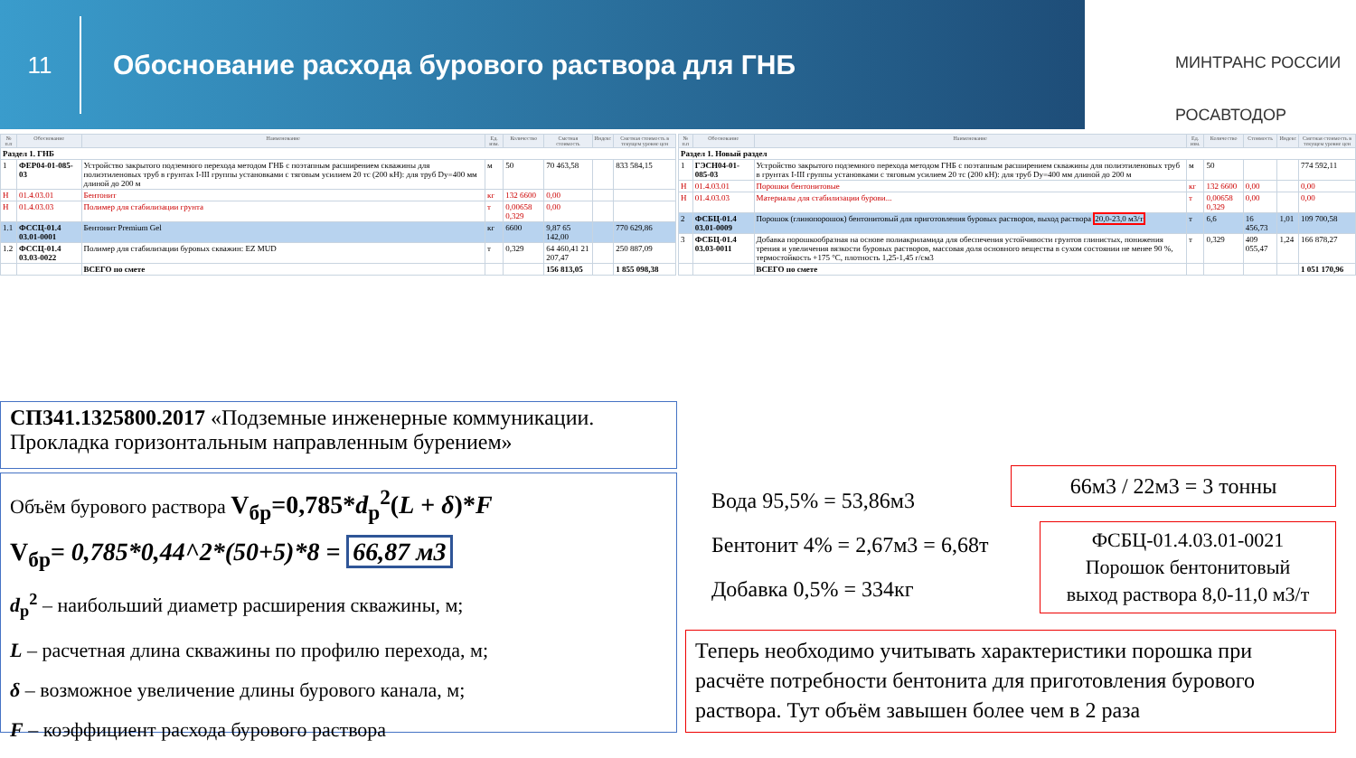11
Обоснование расхода бурового раствора для ГНБ
МИНТРАНС РОССИИ
РОСАВТОДОР
| № п.п | Обоснование | Наименование | Ед. изм. | Количество | Сметная стоимость | Индекс | Сметная стоимость в текущем уровне цен |
| --- | --- | --- | --- | --- | --- | --- | --- |
| Раздел 1. ГНБ | | | | | | | |
| 1 | ФЕР04-01-085-03 | Устройство закрытого подземного перехода методом ГНБ с поэтапным расширением скважины для полиэтиленовых труб в грунтах I-III группы установками с тяговым усилием 20 тс (200 кН): для труб Dy=400 мм длиной до 200 м | м | 50 | 70 463,58 | | 833 584,15 |
| Н | 01.4.03.01 | Бентонит | кг | 132 6600 | 0,00 | | |
| Н | 01.4.03.03 | Полимер для стабилизации грунта | т | 0,00658 0,329 | 0,00 | | |
| 1.1 | ФССЦ-01.4 03.01-0001 | Бентонит Premium Gel | кг | 6600 | 9,87 65 142,00 | | 770 629,86 |
| 1.2 | ФССЦ-01.4 03.03-0022 | Полимер для стабилизации буровых скважин: EZ MUD | т | 0,329 | 64 460,41 21 207,47 | | 250 887,09 |
| | | ВСЕГО по смете | | | 156 813,05 | | 1 855 098,38 |
| № п.п | Обоснование | Наименование | Ед. изм. | Количество | Стоимость | Индекс | Сметная стоимость в текущем уровне цен |
| --- | --- | --- | --- | --- | --- | --- | --- |
| Раздел 1. Новый раздел | | | | | | | |
| 1 | ГЭСН04-01-085-03 | Устройство закрытого подземного перехода методом ГНБ с поэтапным расширением скважины для полиэтиленовых труб в грунтах I-III группы установками с тяговым усилием 20 тс (200 кН): для труб Dy=400 мм длиной до 200 м | м | 50 | | | 774 592,11 |
| Н | 01.4.03.01 | Порошки бентонитовые | кг | 132 6600 | 0,00 | | 0,00 |
| Н | 01.4.03.03 | Материалы для стабилизации бурови... | т | 0,00658 0,329 | 0,00 | | 0,00 |
| 2 | ФСБЦ-01.4 03.01-0009 | Порошок (глинопорошок) бентонитовый для приготовления буровых растворов, выход раствора 20,0-23,0 м3/т | т | 6,6 | 16 456,73 | 1,01 | 109 700,58 |
| 3 | ФСБЦ-01.4 03.03-0011 | Добавка порошкообразная на основе полиакриламида для обеспечения устойчивости грунтов глинистых, понижения трения и увеличения вязкости буровых растворов, массовая доля основного вещества в сухом состоянии не менее 90 %, термостойкость +175 °С, плотность 1,25-1,45 г/см3 | т | 0,329 | 409 055,47 | 1,24 | 166 878,27 |
| | | ВСЕГО по смете | | | | | 1 051 170,96 |
СП341.1325800.2017 «Подземные инженерные коммуникации. Прокладка горизонтальным направленным бурением»
Объём бурового раствора V<sub>бр</sub>=0,785*d<sub>р</sub><sup>2</sup>(L + δ)*F
V<sub>бр</sub>= 0,785*0,44^2*(50+5)*8 = 66,87 м3
d<sub>р</sub><sup>2</sup> – наибольший диаметр расширения скважины, м;
L – расчетная длина скважины по профилю перехода, м;
δ – возможное увеличение длины бурового канала, м;
F – коэффициент расхода бурового раствора
Вода 95,5% = 53,86м3
Бентонит 4% = 2,67м3 = 6,68т
Добавка 0,5% = 334кг
66м3 / 22м3 = 3 тонны
ФСБЦ-01.4.03.01-0021
Порошок бентонитовый
выход раствора 8,0-11,0 м3/т
Теперь необходимо учитывать характеристики порошка при расчёте потребности бентонита для приготовления бурового раствора. Тут объём завышен более чем в 2 раза